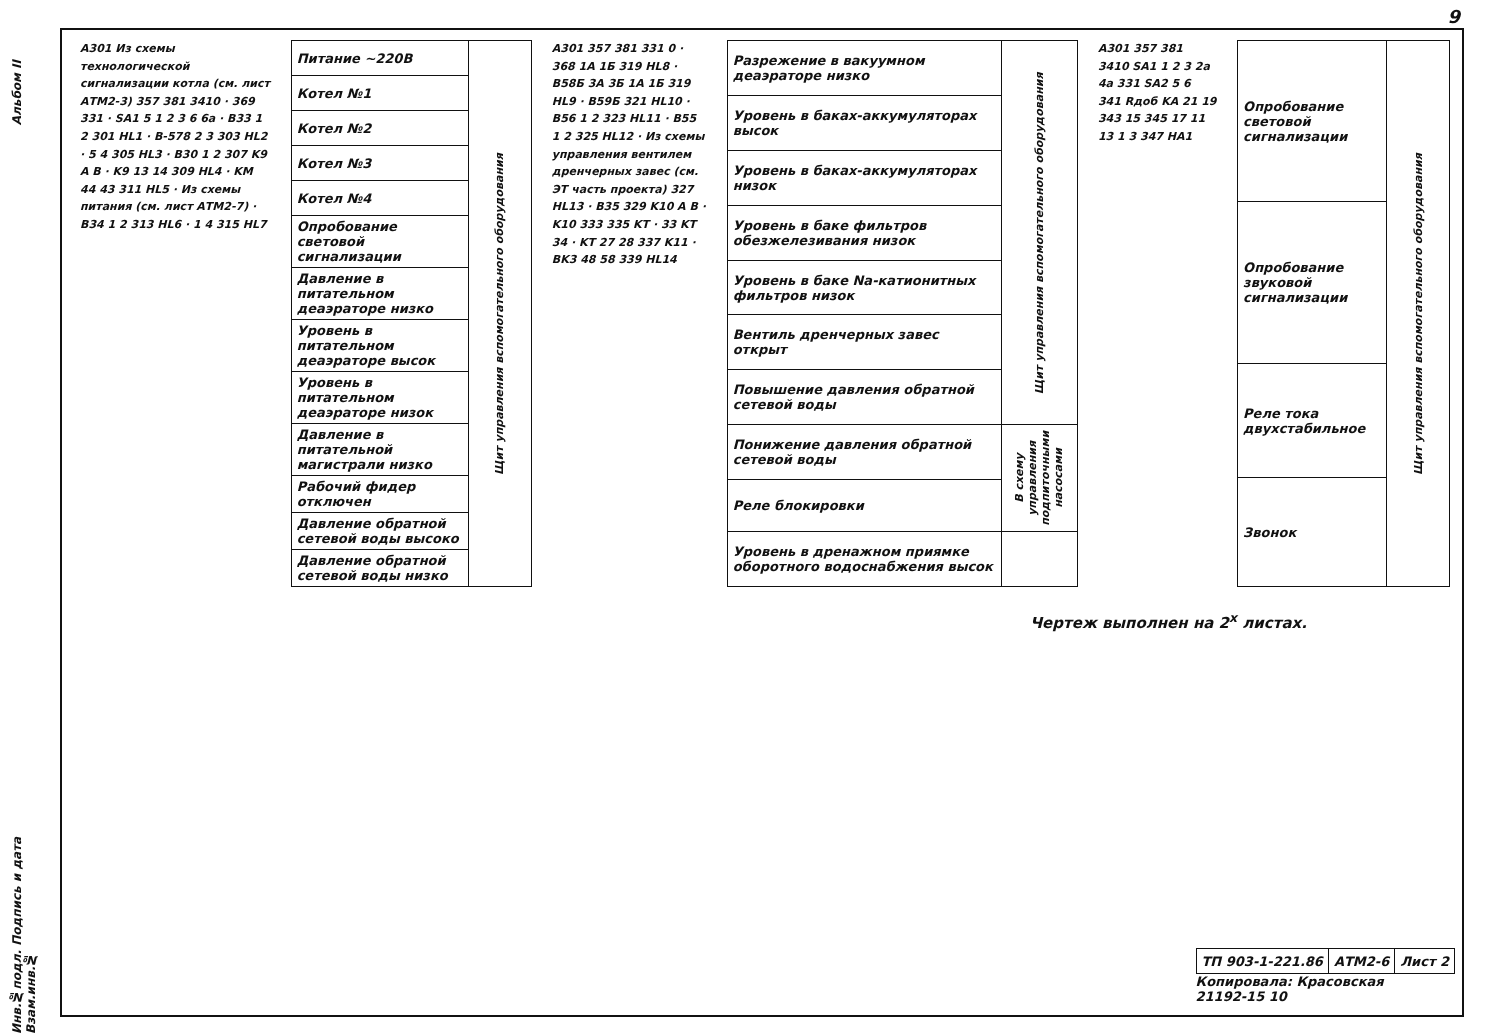9
Альбом II
A301 Из схемы технологической сигнализации котла (см. лист АТМ2-3) 357 381 3410 · 369 331 · SA1 5 1 2 3 6 6a · B33 1 2 301 HL1 · B-578 2 3 303 HL2 · 5 4 305 HL3 · B30 1 2 307 K9 A B · K9 13 14 309 HL4 · KM 44 43 311 HL5 · Из схемы питания (см. лист АТМ2-7) · B34 1 2 313 HL6 · 1 4 315 HL7
| Питание ~220В | Щит управления вспомогательного оборудования |
| Котел №1 | |
| Котел №2 | |
| Котел №3 | |
| Котел №4 | |
| Опробование световой сигнализации | |
| Давление в питательном деаэраторе низко | |
| Уровень в питательном деаэраторе высок | |
| Уровень в питательном деаэраторе низок | |
| Давление в питательной магистрали низко | |
| Рабочий фидер отключен | |
| Давление обратной сетевой воды высоко | |
| Давление обратной сетевой воды низко | |
A301 357 381 331 0 · 368 1A 1Б 319 HL8 · B58Б 3A 3Б 1A 1Б 319 HL9 · B59Б 321 HL10 · B56 1 2 323 HL11 · B55 1 2 325 HL12 · Из схемы управления вентилем дренчерных завес (см. ЭТ часть проекта) 327 HL13 · B35 329 K10 A B · K10 333 335 KT · 33 KT 34 · KT 27 28 337 K11 · BK3 48 58 339 HL14
| Разрежение в вакуумном деаэраторе низко | Щит управления вспомогательного оборудования |
| Уровень в баках-аккумуляторах высок | |
| Уровень в баках-аккумуляторах низок | |
| Уровень в баке фильтров обезжелезивания низок | |
| Уровень в баке Na-катионитных фильтров низок | |
| Вентиль дренчерных завес открыт | |
| Повышение давления обратной сетевой воды | |
| Понижение давления обратной сетевой воды | В схему управления подпиточными насосами |
| Реле блокировки | |
| Уровень в дренажном приямке оборотного водоснабжения высок | |
A301 357 381 3410 SA1 1 2 3 2a 4a 331 SA2 5 6 341 Rдоб KA 21 19 343 15 345 17 11 13 1 3 347 HA1
| Опробование световой сигнализации | Щит управления вспомогательного оборудования |
| Опробование звуковой сигнализации | |
| Реле тока двухстабильное | |
| Звонок | |
Чертеж выполнен на 2<sup>х</sup> листах.
| ТП 903-1-221.86 | АТМ2-6 | Лист 2 |
Копировала: Красовская
21192-15 10
Инв.№подл. Подпись и дата Взам.инв.№